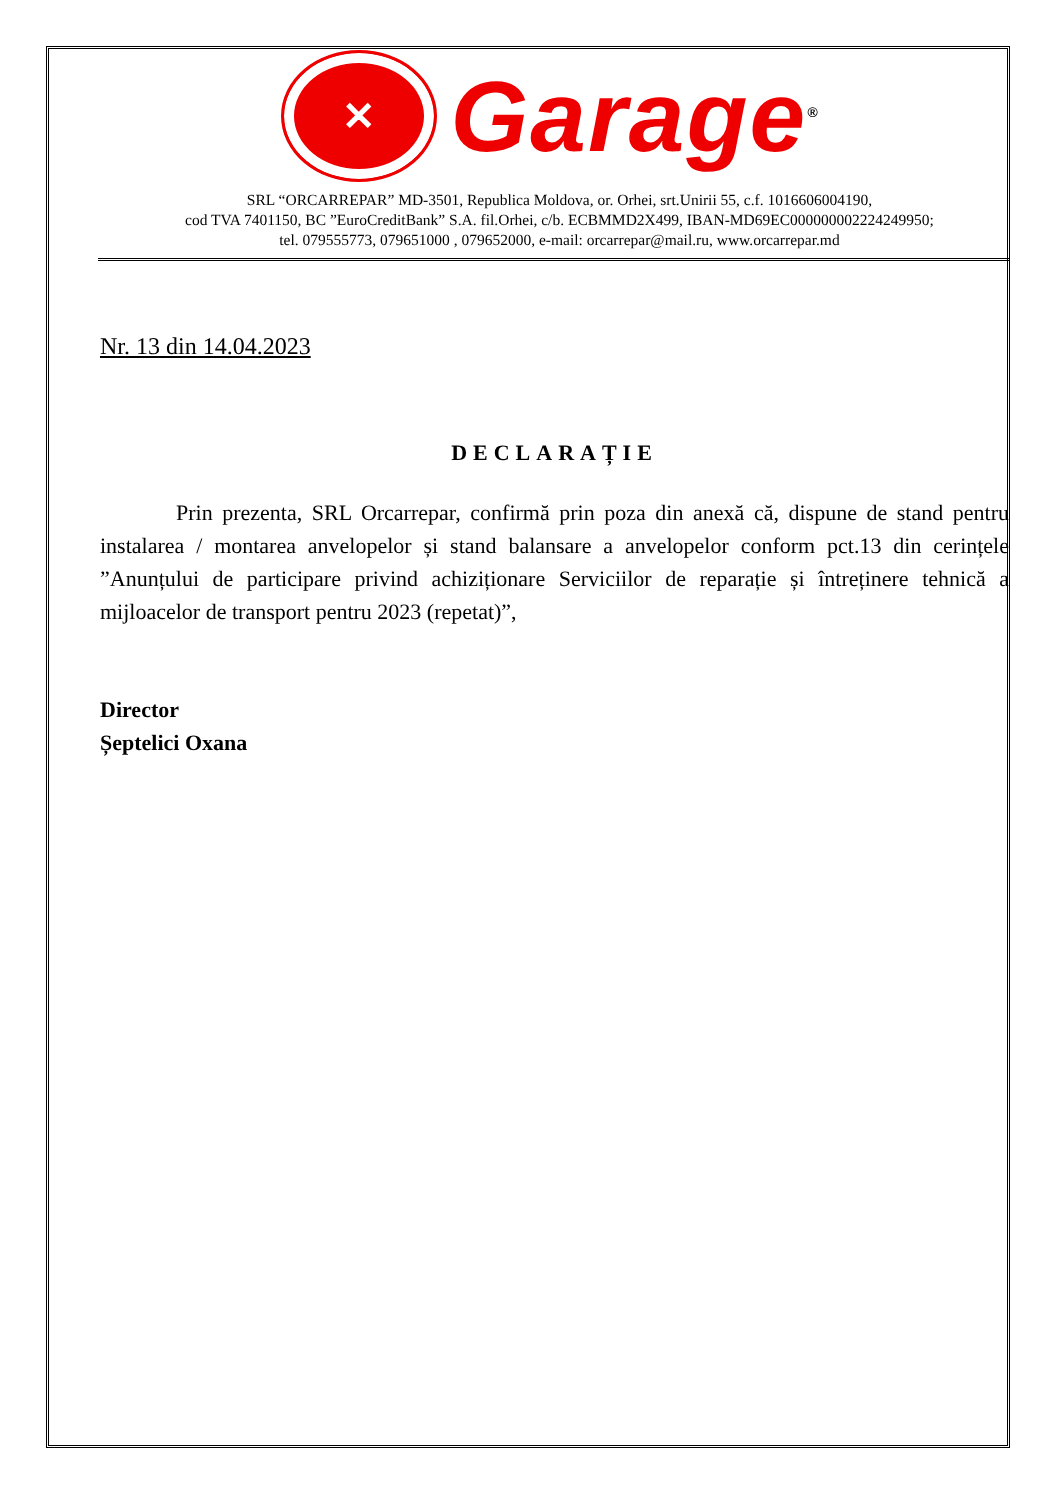✕
Garage<sup>®</sup>
SRL “ORCARREPAR” MD-3501, Republica Moldova, or. Orhei, srt.Unirii 55, c.f. 1016606004190,
cod TVA 7401150, BC ”EuroCreditBank” S.A. fil.Orhei, c/b. ECBMMD2X499, IBAN-MD69EC000000002224249950;
tel. 079555773, 079651000 , 079652000, e-mail: orcarrepar@mail.ru, www.orcarrepar.md
Nr. 13 din 14.04.2023
DECLARAȚIE
Prin prezenta, SRL Orcarrepar, confirmă prin poza din anexă că, dispune de stand pentru instalarea / montarea anvelopelor și stand balansare a anvelopelor conform pct.13 din cerințele ”Anunțului de participare privind achiziționare Serviciilor de reparație și întreținere tehnică a mijloacelor de transport pentru 2023 (repetat)”,
Director
Șeptelici Oxana